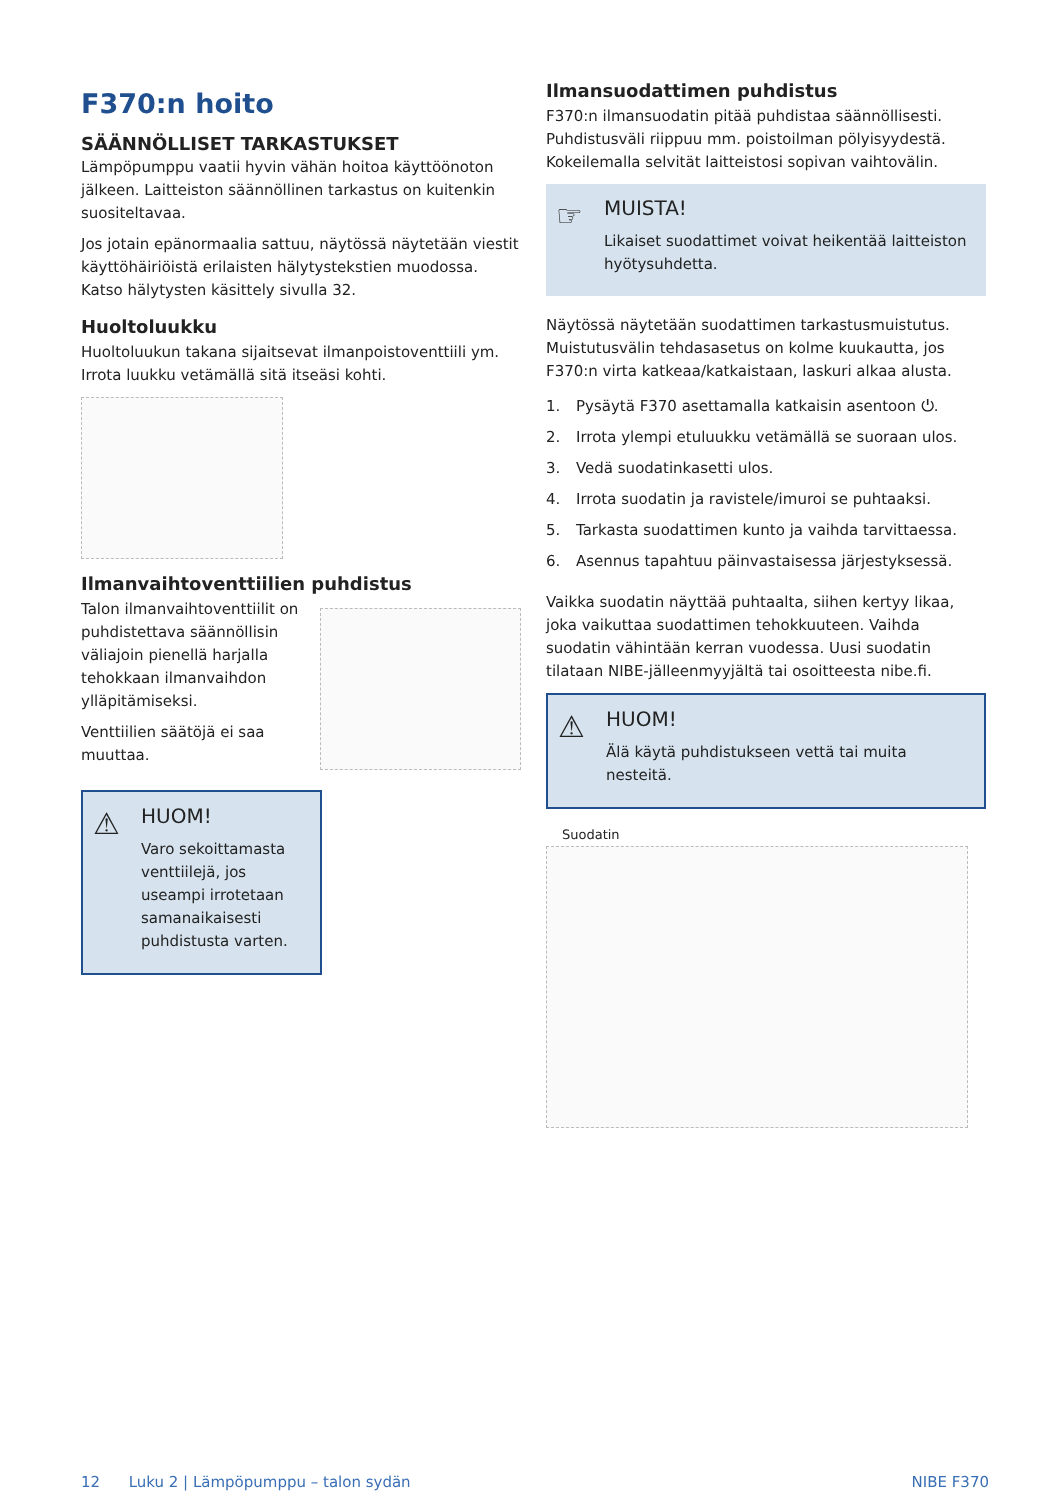F370:n hoito
SÄÄNNÖLLISET TARKASTUKSET
Lämpöpumppu vaatii hyvin vähän hoitoa käyttöönoton jälkeen. Laitteiston säännöllinen tarkastus on kuitenkin suositeltavaa.
Jos jotain epänormaalia sattuu, näytössä näytetään viestit käyttöhäiriöistä erilaisten hälytystekstien muodossa. Katso hälytysten käsittely sivulla 32.
Huoltoluukku
Huoltoluukun takana sijaitsevat ilmanpoistoventtiili ym. Irrota luukku vetämällä sitä itseäsi kohti.
Ilmanvaihtoventtiilien puhdistus
Talon ilmanvaihtoventtiilit on puhdistettava säännöllisin väliajoin pienellä harjalla tehokkaan ilmanvaihdon ylläpitämiseksi.
Venttiilien säätöjä ei saa muuttaa.
⚠
HUOM!
Varo sekoittamasta venttiilejä, jos useampi irrotetaan samanaikaisesti puhdistusta varten.
Ilmansuodattimen puhdistus
F370:n ilmansuodatin pitää puhdistaa säännöllisesti. Puhdistusväli riippuu mm. poistoilman pölyisyydestä. Kokeilemalla selvität laitteistosi sopivan vaihtovälin.
☞
MUISTA!
Likaiset suodattimet voivat heikentää laitteiston hyötysuhdetta.
Näytössä näytetään suodattimen tarkastusmuistutus. Muistutusvälin tehdasasetus on kolme kuukautta, jos F370:n virta katkeaa/katkaistaan, laskuri alkaa alusta.
1. Pysäytä F370 asettamalla katkaisin asentoon ⏻.
2. Irrota ylempi etuluukku vetämällä se suoraan ulos.
3. Vedä suodatinkasetti ulos.
4. Irrota suodatin ja ravistele/imuroi se puhtaaksi.
5. Tarkasta suodattimen kunto ja vaihda tarvittaessa.
6. Asennus tapahtuu päinvastaisessa järjestyksessä.
Vaikka suodatin näyttää puhtaalta, siihen kertyy likaa, joka vaikuttaa suodattimen tehokkuuteen. Vaihda suodatin vähintään kerran vuodessa. Uusi suodatin tilataan NIBE-jälleenmyyjältä tai osoitteesta nibe.fi.
⚠
HUOM!
Älä käytä puhdistukseen vettä tai muita nesteitä.
Suodatin
12 Luku 2 | Lämpöpumppu – talon sydän NIBE F370